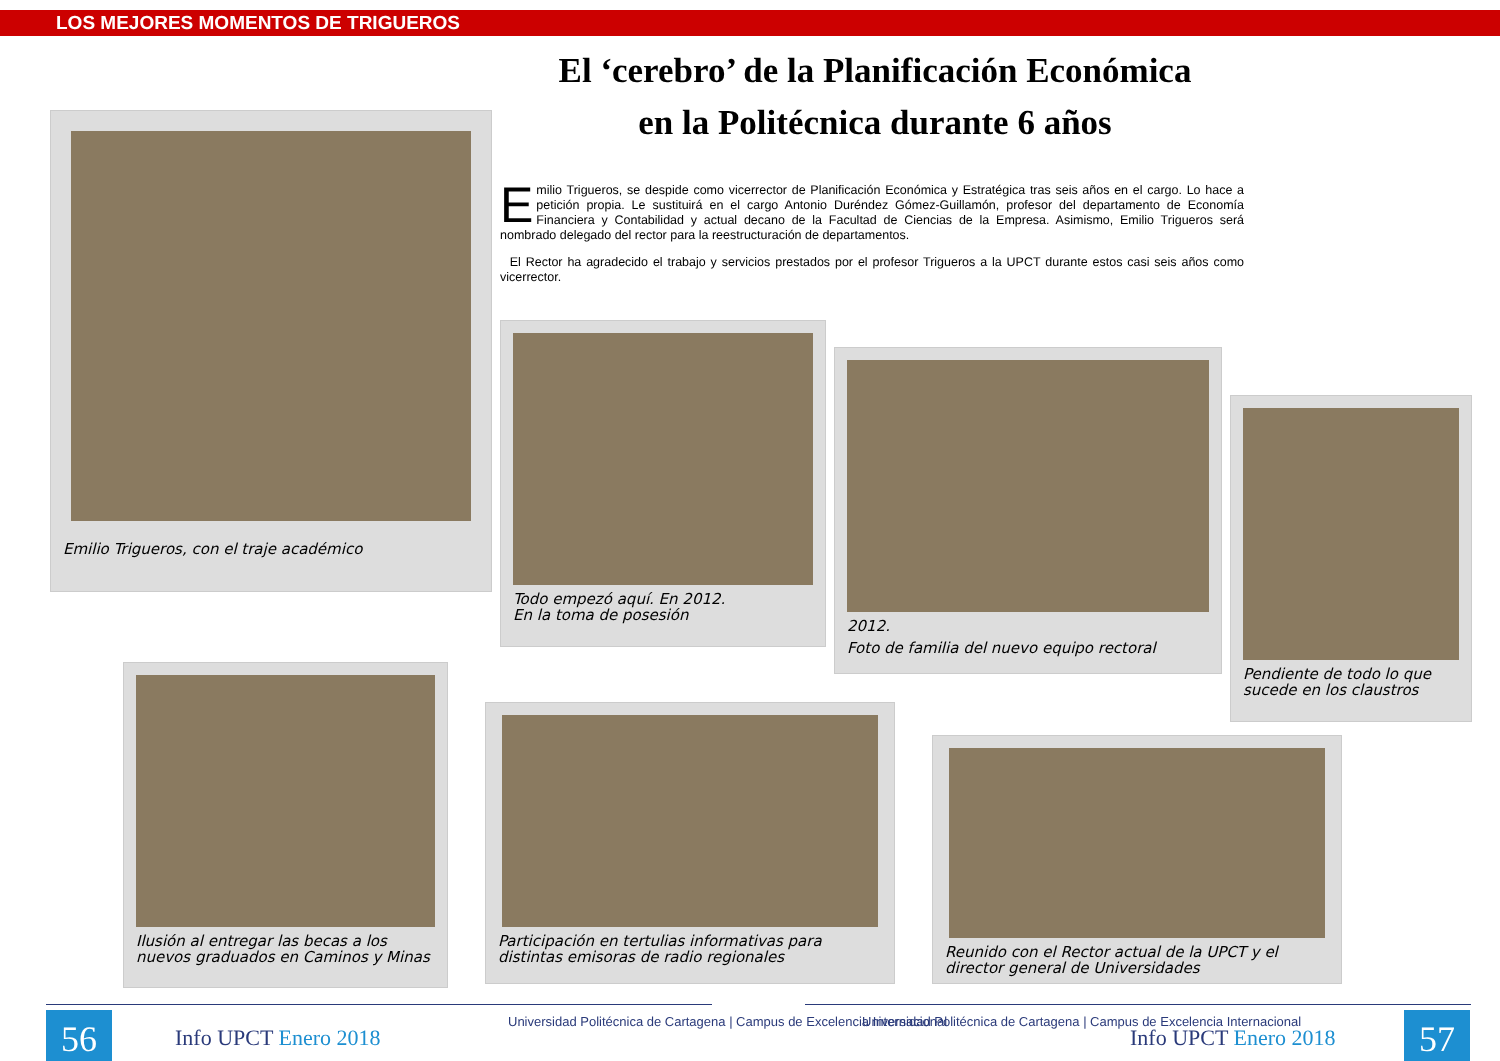LOS MEJORES MOMENTOS DE TRIGUEROS
El ‘cerebro’ de la Planificación Económica
en la Politécnica durante 6 años
Emilio Trigueros, se despide como vicerrector de Planificación Económica y Estratégica tras seis años en el cargo. Lo hace a petición propia. Le sustituirá en el cargo Antonio Duréndez Gómez-Guillamón, profesor del departamento de Economía Financiera y Contabilidad y actual decano de la Facultad de Ciencias de la Empresa. Asimismo, Emilio Trigueros será nombrado delegado del rector para la reestructuración de departamentos.
El Rector ha agradecido el trabajo y servicios prestados por el profesor Trigueros a la UPCT durante estos casi seis años como vicerrector.
Emilio Trigueros, con el traje académico
Todo empezó aquí. En 2012.
En la toma de posesión
2012.
Foto de familia del nuevo equipo rectoral
Pendiente de todo lo que sucede en los claustros
Ilusión al entregar las becas a los nuevos graduados en Caminos y Minas
Participación en tertulias informativas para distintas emisoras de radio regionales
Reunido con el Rector actual de la UPCT y el director general de Universidades
56 Info UPCT Enero 2018
Universidad Politécnica de Cartagena | Campus de Excelencia Internacional
Universidad Politécnica de Cartagena | Campus de Excelencia Internacional
Info UPCT Enero 2018 57